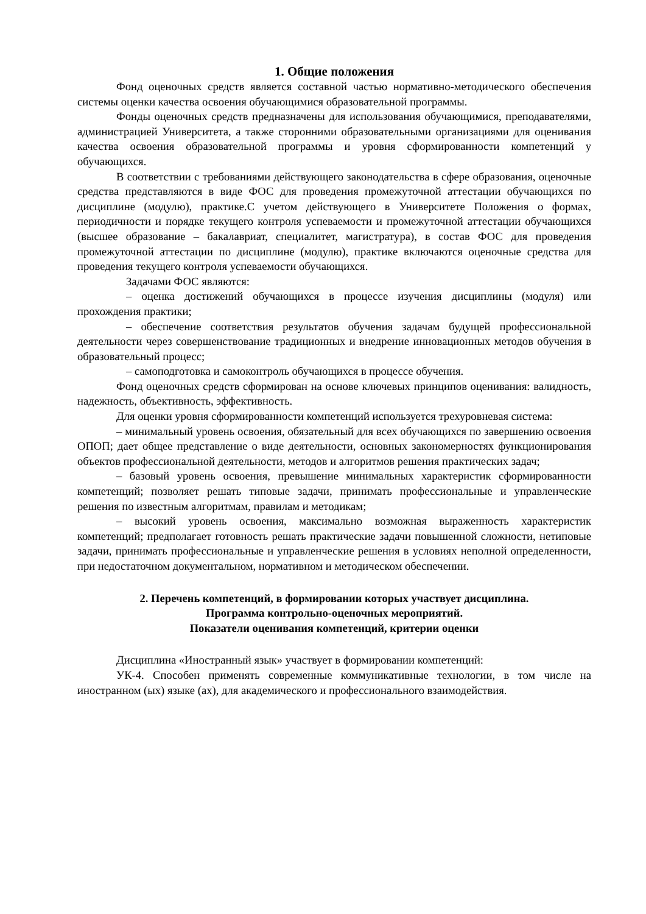1. Общие положения
Фонд оценочных средств является составной частью нормативно-методического обеспечения системы оценки качества освоения обучающимися образовательной программы.
Фонды оценочных средств предназначены для использования обучающимися, преподавателями, администрацией Университета, а также сторонними образовательными организациями для оценивания качества освоения образовательной программы и уровня сформированности компетенций у обучающихся.
В соответствии с требованиями действующего законодательства в сфере образования, оценочные средства представляются в виде ФОС для проведения промежуточной аттестации обучающихся по дисциплине (модулю), практике.С учетом действующего в Университете Положения о формах, периодичности и порядке текущего контроля успеваемости и промежуточной аттестации обучающихся (высшее образование – бакалавриат, специалитет, магистратура), в состав ФОС для проведения промежуточной аттестации по дисциплине (модулю), практике включаются оценочные средства для проведения текущего контроля успеваемости обучающихся.
Задачами ФОС являются:
– оценка достижений обучающихся в процессе изучения дисциплины (модуля) или прохождения практики;
– обеспечение соответствия результатов обучения задачам будущей профессиональной деятельности через совершенствование традиционных и внедрение инновационных методов обучения в образовательный процесс;
– самоподготовка и самоконтроль обучающихся в процессе обучения.
Фонд оценочных средств сформирован на основе ключевых принципов оценивания: валидность, надежность, объективность, эффективность.
Для оценки уровня сформированности компетенций используется трехуровневая система:
– минимальный уровень освоения, обязательный для всех обучающихся по завершению освоения ОПОП; дает общее представление о виде деятельности, основных закономерностях функционирования объектов профессиональной деятельности, методов и алгоритмов решения практических задач;
– базовый уровень освоения, превышение минимальных характеристик сформированности компетенций; позволяет решать типовые задачи, принимать профессиональные и управленческие решения по известным алгоритмам, правилам и методикам;
– высокий уровень освоения, максимально возможная выраженность характеристик компетенций; предполагает готовность решать практические задачи повышенной сложности, нетиповые задачи, принимать профессиональные и управленческие решения в условиях неполной определенности, при недостаточном документальном, нормативном и методическом обеспечении.
2. Перечень компетенций, в формировании которых участвует дисциплина.
Программа контрольно-оценочных мероприятий.
Показатели оценивания компетенций, критерии оценки
Дисциплина «Иностранный язык» участвует в формировании компетенций:
УК-4. Способен применять современные коммуникативные технологии, в том числе на иностранном (ых) языке (ах), для академического и профессионального взаимодействия.